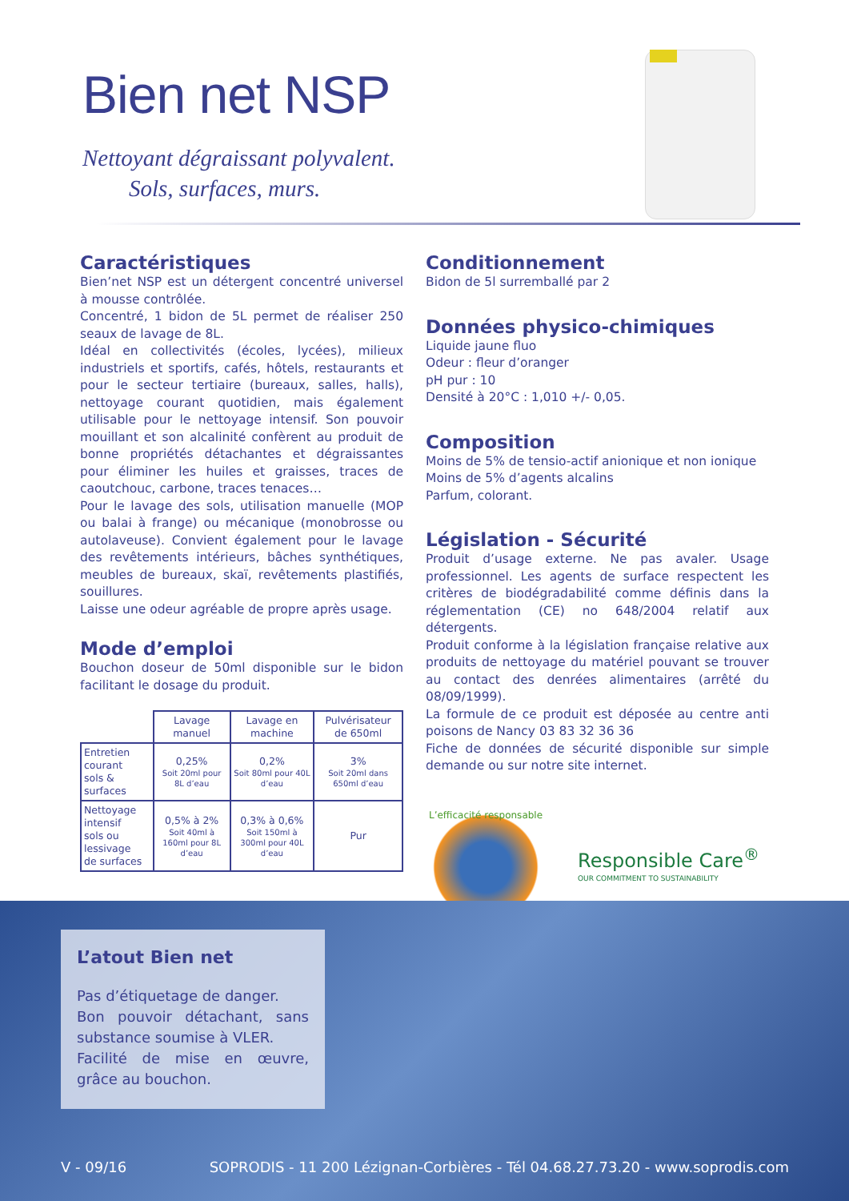Bien net NSP
Nettoyant dégraissant polyvalent.
Sols, surfaces, murs.
Caractéristiques
Bien’net NSP est un détergent concentré universel à mousse contrôlée.
Concentré, 1 bidon de 5L permet de réaliser 250 seaux de lavage de 8L.
Idéal en collectivités (écoles, lycées), milieux industriels et sportifs, cafés, hôtels, restaurants et pour le secteur tertiaire (bureaux, salles, halls), nettoyage courant quotidien, mais également utilisable pour le nettoyage intensif. Son pouvoir mouillant et son alcalinité confèrent au produit de bonne propriétés détachantes et dégraissantes pour éliminer les huiles et graisses, traces de caoutchouc, carbone, traces tenaces…
Pour le lavage des sols, utilisation manuelle (MOP ou balai à frange) ou mécanique (monobrosse ou autolaveuse). Convient également pour le lavage des revêtements intérieurs, bâches synthétiques, meubles de bureaux, skaï, revêtements plastifiés, souillures.
Laisse une odeur agréable de propre après usage.
Mode d’emploi
Bouchon doseur de 50ml disponible sur le bidon facilitant le dosage du produit.
| | Lavage manuel | Lavage en machine | Pulvérisateur de 650ml |
| --- | --- | --- | --- |
| Entretien courant sols & surfaces | 0,25% Soit 20ml pour 8L d’eau | 0,2% Soit 80ml pour 40L d’eau | 3% Soit 20ml dans 650ml d’eau |
| Nettoyage intensif sols ou lessivage de surfaces | 0,5% à 2% Soit 40ml à 160ml pour 8L d’eau | 0,3% à 0,6% Soit 150ml à 300ml pour 40L d’eau | Pur |
Conditionnement
Bidon de 5l surremballé par 2
Données physico-chimiques
Liquide jaune fluo
Odeur : fleur d’oranger
pH pur : 10
Densité à 20°C : 1,010 +/- 0,05.
Composition
Moins de 5% de tensio-actif anionique et non ionique
Moins de 5% d’agents alcalins
Parfum, colorant.
Législation - Sécurité
Produit d’usage externe. Ne pas avaler. Usage professionnel. Les agents de surface respectent les critères de biodégradabilité comme définis dans la réglementation (CE) no 648/2004 relatif aux détergents.
Produit conforme à la législation française relative aux produits de nettoyage du matériel pouvant se trouver au contact des denrées alimentaires (arrêté du 08/09/1999).
La formule de ce produit est déposée au centre anti poisons de Nancy 03 83 32 36 36
Fiche de données de sécurité disponible sur simple demande ou sur notre site internet.
L’efficacité responsable
Responsible Care<sup>®</sup>
OUR COMMITMENT TO SUSTAINABILITY
L’atout Bien net
Pas d’étiquetage de danger.
Bon pouvoir détachant, sans substance soumise à VLER.
Facilité de mise en œuvre, grâce au bouchon.
V - 09/16 SOPRODIS - 11 200 Lézignan-Corbières - Tél 04.68.27.73.20 - www.soprodis.com